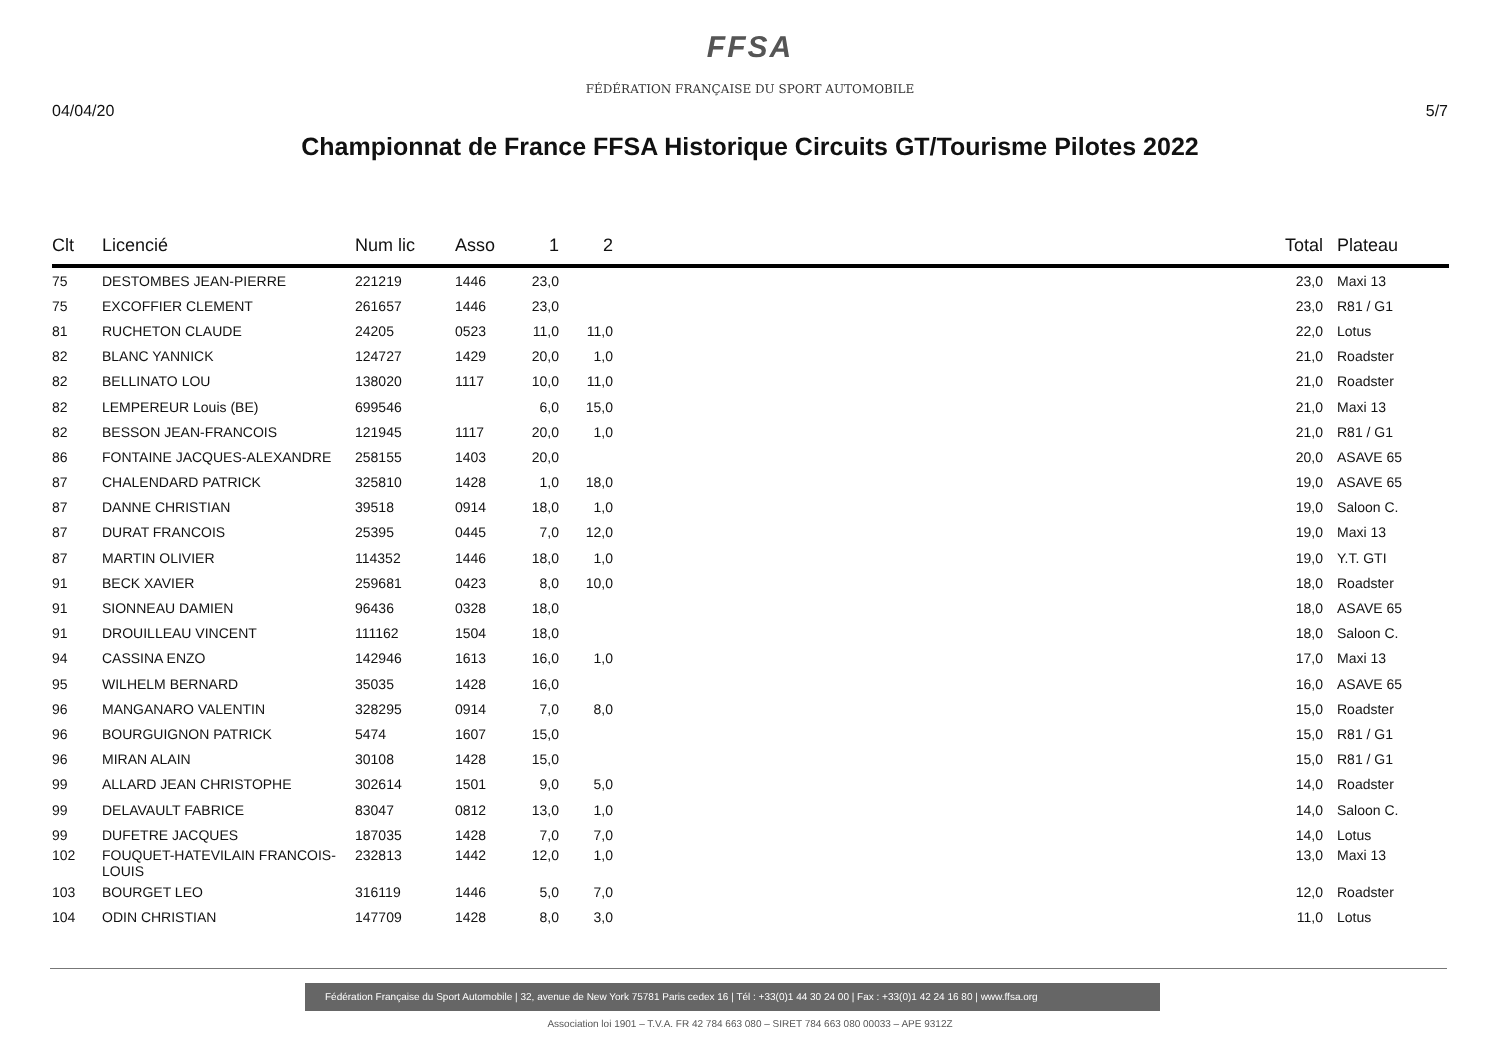FFSA
FÉDÉRATION FRANÇAISE DU SPORT AUTOMOBILE
04/04/20 5/7
Championnat de France FFSA Historique Circuits GT/Tourisme Pilotes 2022
| Clt | Licencié | Num lic | Asso | 1 | 2 | | Total | Plateau |
| --- | --- | --- | --- | --- | --- | --- | --- | --- |
| 75 | DESTOMBES JEAN-PIERRE | 221219 | 1446 | 23,0 | | | 23,0 | Maxi 13 |
| 75 | EXCOFFIER CLEMENT | 261657 | 1446 | 23,0 | | | 23,0 | R81 / G1 |
| 81 | RUCHETON CLAUDE | 24205 | 0523 | 11,0 | 11,0 | | 22,0 | Lotus |
| 82 | BLANC YANNICK | 124727 | 1429 | 20,0 | 1,0 | | 21,0 | Roadster |
| 82 | BELLINATO LOU | 138020 | 1117 | 10,0 | 11,0 | | 21,0 | Roadster |
| 82 | LEMPEREUR Louis (BE) | 699546 | | 6,0 | 15,0 | | 21,0 | Maxi 13 |
| 82 | BESSON JEAN-FRANCOIS | 121945 | 1117 | 20,0 | 1,0 | | 21,0 | R81 / G1 |
| 86 | FONTAINE JACQUES-ALEXANDRE | 258155 | 1403 | 20,0 | | | 20,0 | ASAVE 65 |
| 87 | CHALENDARD PATRICK | 325810 | 1428 | 1,0 | 18,0 | | 19,0 | ASAVE 65 |
| 87 | DANNE CHRISTIAN | 39518 | 0914 | 18,0 | 1,0 | | 19,0 | Saloon C. |
| 87 | DURAT FRANCOIS | 25395 | 0445 | 7,0 | 12,0 | | 19,0 | Maxi 13 |
| 87 | MARTIN OLIVIER | 114352 | 1446 | 18,0 | 1,0 | | 19,0 | Y.T. GTI |
| 91 | BECK XAVIER | 259681 | 0423 | 8,0 | 10,0 | | 18,0 | Roadster |
| 91 | SIONNEAU DAMIEN | 96436 | 0328 | 18,0 | | | 18,0 | ASAVE 65 |
| 91 | DROUILLEAU VINCENT | 111162 | 1504 | 18,0 | | | 18,0 | Saloon C. |
| 94 | CASSINA ENZO | 142946 | 1613 | 16,0 | 1,0 | | 17,0 | Maxi 13 |
| 95 | WILHELM BERNARD | 35035 | 1428 | 16,0 | | | 16,0 | ASAVE 65 |
| 96 | MANGANARO VALENTIN | 328295 | 0914 | 7,0 | 8,0 | | 15,0 | Roadster |
| 96 | BOURGUIGNON PATRICK | 5474 | 1607 | 15,0 | | | 15,0 | R81 / G1 |
| 96 | MIRAN ALAIN | 30108 | 1428 | 15,0 | | | 15,0 | R81 / G1 |
| 99 | ALLARD JEAN CHRISTOPHE | 302614 | 1501 | 9,0 | 5,0 | | 14,0 | Roadster |
| 99 | DELAVAULT FABRICE | 83047 | 0812 | 13,0 | 1,0 | | 14,0 | Saloon C. |
| 99 | DUFETRE JACQUES | 187035 | 1428 | 7,0 | 7,0 | | 14,0 | Lotus |
| 102 | FOUQUET-HATEVILAIN FRANCOIS- LOUIS | 232813 | 1442 | 12,0 | 1,0 | | 13,0 | Maxi 13 |
| 103 | BOURGET LEO | 316119 | 1446 | 5,0 | 7,0 | | 12,0 | Roadster |
| 104 | ODIN CHRISTIAN | 147709 | 1428 | 8,0 | 3,0 | | 11,0 | Lotus |
Fédération Française du Sport Automobile | 32, avenue de New York 75781 Paris cedex 16 | Tél : +33(0)1 44 30 24 00 | Fax : +33(0)1 42 24 16 80 | www.ffsa.org
Association loi 1901 – T.V.A. FR 42 784 663 080 – SIRET 784 663 080 00033 – APE 9312Z